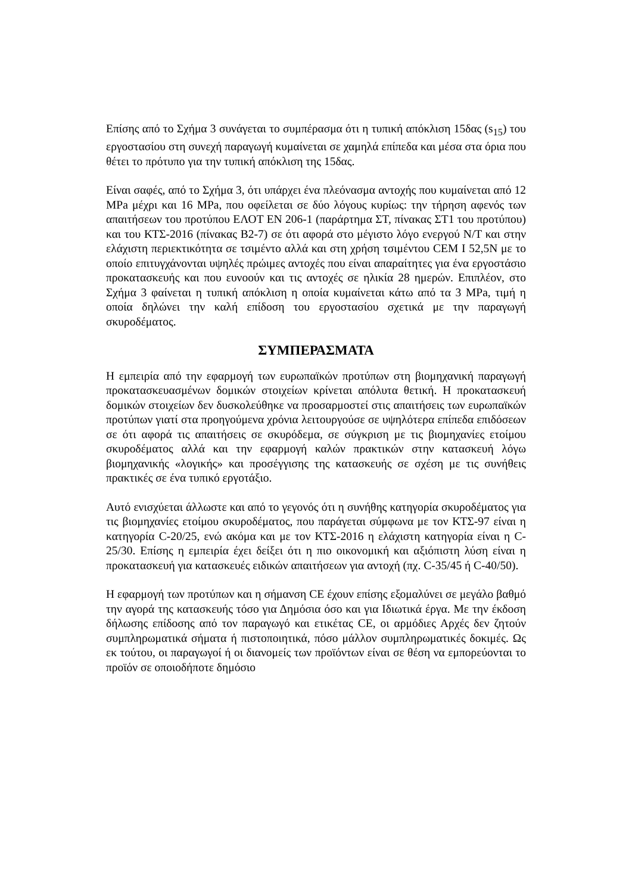Επίσης από το Σχήμα 3 συνάγεται το συμπέρασμα ότι η τυπική απόκλιση 15δας (s<sub>15</sub>) του εργοστασίου στη συνεχή παραγωγή κυμαίνεται σε χαμηλά επίπεδα και μέσα στα όρια που θέτει το πρότυπο για την τυπική απόκλιση της 15δας.
Είναι σαφές, από το Σχήμα 3, ότι υπάρχει ένα πλεόνασμα αντοχής που κυμαίνεται από 12 MPa μέχρι και 16 MPa, που οφείλεται σε δύο λόγους κυρίως: την τήρηση αφενός των απαιτήσεων του προτύπου ΕΛΟΤ ΕΝ 206-1 (παράρτημα ΣΤ, πίνακας ΣΤ1 του προτύπου) και του ΚΤΣ-2016 (πίνακας Β2-7) σε ότι αφορά στο μέγιστο λόγο ενεργού Ν/Τ και στην ελάχιστη περιεκτικότητα σε τσιμέντο αλλά και στη χρήση τσιμέντου CEM I 52,5N με το οποίο επιτυγχάνονται υψηλές πρώιμες αντοχές που είναι απαραίτητες για ένα εργοστάσιο προκατασκευής και που ευνοούν και τις αντοχές σε ηλικία 28 ημερών. Επιπλέον, στο Σχήμα 3 φαίνεται η τυπική απόκλιση η οποία κυμαίνεται κάτω από τα 3 MPa, τιμή η οποία δηλώνει την καλή επίδοση του εργοστασίου σχετικά με την παραγωγή σκυροδέματος.
ΣΥΜΠΕΡΑΣΜΑΤΑ
Η εμπειρία από την εφαρμογή των ευρωπαϊκών προτύπων στη βιομηχανική παραγωγή προκατασκευασμένων δομικών στοιχείων κρίνεται απόλυτα θετική. Η προκατασκευή δομικών στοιχείων δεν δυσκολεύθηκε να προσαρμοστεί στις απαιτήσεις των ευρωπαϊκών προτύπων γιατί στα προηγούμενα χρόνια λειτουργούσε σε υψηλότερα επίπεδα επιδόσεων σε ότι αφορά τις απαιτήσεις σε σκυρόδεμα, σε σύγκριση με τις βιομηχανίες ετοίμου σκυροδέματος αλλά και την εφαρμογή καλών πρακτικών στην κατασκευή λόγω βιομηχανικής «λογικής» και προσέγγισης της κατασκευής σε σχέση με τις συνήθεις πρακτικές σε ένα τυπικό εργοτάξιο.
Αυτό ενισχύεται άλλωστε και από το γεγονός ότι η συνήθης κατηγορία σκυροδέματος για τις βιομηχανίες ετοίμου σκυροδέματος, που παράγεται σύμφωνα με τον ΚΤΣ-97 είναι η κατηγορία C-20/25, ενώ ακόμα και με τον ΚΤΣ-2016 η ελάχιστη κατηγορία είναι η C-25/30. Επίσης η εμπειρία έχει δείξει ότι η πιο οικονομική και αξιόπιστη λύση είναι η προκατασκευή για κατασκευές ειδικών απαιτήσεων για αντοχή (πχ. C-35/45 ή C-40/50).
Η εφαρμογή των προτύπων και η σήμανση CE έχουν επίσης εξομαλύνει σε μεγάλο βαθμό την αγορά της κατασκευής τόσο για Δημόσια όσο και για Ιδιωτικά έργα. Με την έκδοση δήλωσης επίδοσης από τον παραγωγό και ετικέτας CE, οι αρμόδιες Αρχές δεν ζητούν συμπληρωματικά σήματα ή πιστοποιητικά, πόσο μάλλον συμπληρωματικές δοκιμές. Ως εκ τούτου, οι παραγωγοί ή οι διανομείς των προϊόντων είναι σε θέση να εμπορεύονται το προϊόν σε οποιοδήποτε δημόσιο